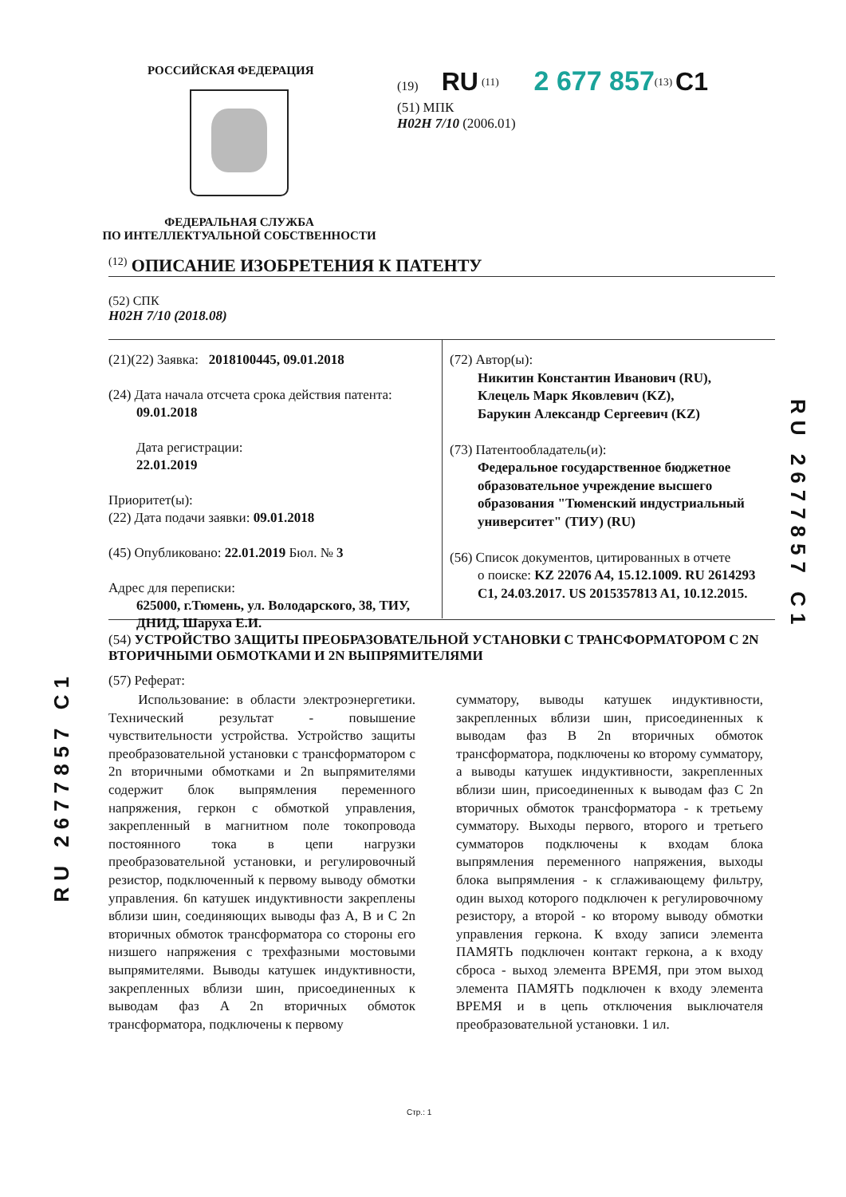РОССИЙСКАЯ ФЕДЕРАЦИЯ
ФЕДЕРАЛЬНАЯ СЛУЖБА
ПО ИНТЕЛЛЕКТУАЛЬНОЙ СОБСТВЕННОСТИ
(19) RU <sup>(11)</sup> 2 677 857<sup>(13)</sup> C1
(51) МПК
H02H 7/10 (2006.01)
<sup>(12)</sup> ОПИСАНИЕ ИЗОБРЕТЕНИЯ К ПАТЕНТУ
(52) СПК
H02H 7/10 (2018.08)
(21)(22) Заявка: 2018100445, 09.01.2018
(24) Дата начала отсчета срока действия патента:
09.01.2018
Дата регистрации:
22.01.2019
Приоритет(ы):
(22) Дата подачи заявки: 09.01.2018
(45) Опубликовано: 22.01.2019 Бюл. № 3
Адрес для переписки:
625000, г.Тюмень, ул. Володарского, 38, ТИУ, ДНИД, Шаруха Е.И.
(72) Автор(ы):
Никитин Константин Иванович (RU),
Клецель Марк Яковлевич (KZ),
Барукин Александр Сергеевич (KZ)
(73) Патентообладатель(и):
Федеральное государственное бюджетное образовательное учреждение высшего образования "Тюменский индустриальный университет" (ТИУ) (RU)
(56) Список документов, цитированных в отчете
о поиске: KZ 22076 A4, 15.12.1009. RU 2614293 C1, 24.03.2017. US 2015357813 A1, 10.12.2015.
(54) УСТРОЙСТВО ЗАЩИТЫ ПРЕОБРАЗОВАТЕЛЬНОЙ УСТАНОВКИ С ТРАНСФОРМАТОРОМ С 2N ВТОРИЧНЫМИ ОБМОТКАМИ И 2N ВЫПРЯМИТЕЛЯМИ
(57) Реферат:
Использование: в области электроэнергетики. Технический результат - повышение чувствительности устройства. Устройство защиты преобразовательной установки с трансформатором с 2n вторичными обмотками и 2n выпрямителями содержит блок выпрямления переменного напряжения, геркон с обмоткой управления, закрепленный в магнитном поле токопровода постоянного тока в цепи нагрузки преобразовательной установки, и регулировочный резистор, подключенный к первому выводу обмотки управления. 6n катушек индуктивности закреплены вблизи шин, соединяющих выводы фаз A, B и C 2n вторичных обмоток трансформатора со стороны его низшего напряжения с трехфазными мостовыми выпрямителями. Выводы катушек индуктивности, закрепленных вблизи шин, присоединенных к выводам фаз A 2n вторичных обмоток трансформатора, подключены к первому
сумматору, выводы катушек индуктивности, закрепленных вблизи шин, присоединенных к выводам фаз B 2n вторичных обмоток трансформатора, подключены ко второму сумматору, а выводы катушек индуктивности, закрепленных вблизи шин, присоединенных к выводам фаз C 2n вторичных обмоток трансформатора - к третьему сумматору. Выходы первого, второго и третьего сумматоров подключены к входам блока выпрямления переменного напряжения, выходы блока выпрямления - к сглаживающему фильтру, один выход которого подключен к регулировочному резистору, а второй - ко второму выводу обмотки управления геркона. К входу записи элемента ПАМЯТЬ подключен контакт геркона, а к входу сброса - выход элемента ВРЕМЯ, при этом выход элемента ПАМЯТЬ подключен к входу элемента ВРЕМЯ и в цепь отключения выключателя преобразовательной установки. 1 ил.
RU 2677857 C1
RU 2677857 C1
Стр.: 1